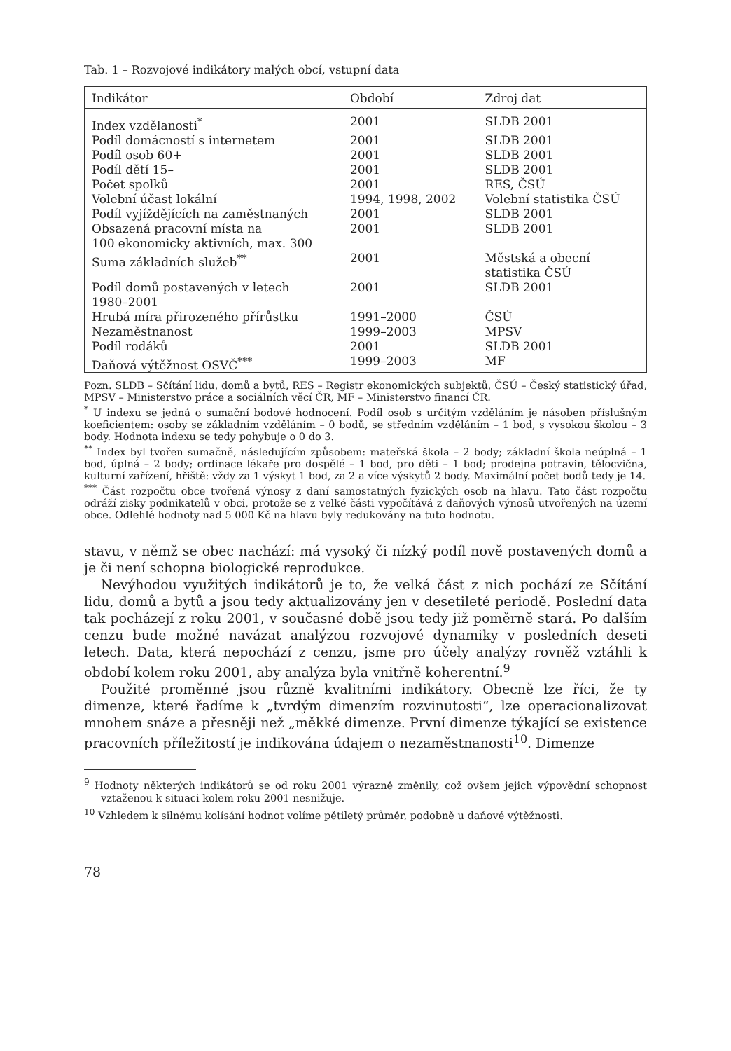Tab. 1 – Rozvojové indikátory malých obcí, vstupní data
| Indikátor | Období | Zdroj dat |
| --- | --- | --- |
| Index vzdělanosti<sup>*</sup> | 2001 | SLDB 2001 |
| Podíl domácností s internetem | 2001 | SLDB 2001 |
| Podíl osob 60+ | 2001 | SLDB 2001 |
| Podíl dětí 15– | 2001 | SLDB 2001 |
| Počet spolků | 2001 | RES, ČSÚ |
| Volební účast lokální | 1994, 1998, 2002 | Volební statistika ČSÚ |
| Podíl vyjíždějících na zaměstnaných | 2001 | SLDB 2001 |
| Obsazená pracovní místa na 100 ekonomicky aktivních, max. 300 | 2001 | SLDB 2001 |
| Suma základních služeb<sup>**</sup> | 2001 | Městská a obecní statistika ČSÚ |
| Podíl domů postavených v letech 1980–2001 | 2001 | SLDB 2001 |
| Hrubá míra přirozeného přírůstku | 1991–2000 | ČSÚ |
| Nezaměstnanost | 1999–2003 | MPSV |
| Podíl rodáků | 2001 | SLDB 2001 |
| Daňová výtěžnost OSVČ<sup>***</sup> | 1999–2003 | MF |
Pozn. SLDB – Sčítání lidu, domů a bytů, RES – Registr ekonomických subjektů, ČSÚ – Český statistický úřad, MPSV – Ministerstvo práce a sociálních věcí ČR, MF – Ministerstvo financí ČR.
<sup>*</sup> U indexu se jedná o sumační bodové hodnocení. Podíl osob s určitým vzděláním je násoben příslušným koeficientem: osoby se základním vzděláním – 0 bodů, se středním vzděláním – 1 bod, s vysokou školou – 3 body. Hodnota indexu se tedy pohybuje o 0 do 3.
<sup>**</sup> Index byl tvořen sumačně, následujícím způsobem: mateřská škola – 2 body; základní škola neúplná – 1 bod, úplná – 2 body; ordinace lékaře pro dospělé – 1 bod, pro děti – 1 bod; prodejna potravin, tělocvična, kulturní zařízení, hřiště: vždy za 1 výskyt 1 bod, za 2 a více výskytů 2 body. Maximální počet bodů tedy je 14.
<sup>***</sup> Část rozpočtu obce tvořená výnosy z daní samostatných fyzických osob na hlavu. Tato část rozpočtu odráží zisky podnikatelů v obci, protože se z velké části vypočítává z daňových výnosů utvořených na území obce. Odlehlé hodnoty nad 5 000 Kč na hlavu byly redukovány na tuto hodnotu.
stavu, v němž se obec nachází: má vysoký či nízký podíl nově postavených domů a je či není schopna biologické reprodukce.
Nevýhodou využitých indikátorů je to, že velká část z nich pochází ze Sčítání lidu, domů a bytů a jsou tedy aktualizovány jen v desetileté periodě. Poslední data tak pocházejí z roku 2001, v současné době jsou tedy již poměrně stará. Po dalším cenzu bude možné navázat analýzou rozvojové dynamiky v posledních deseti letech. Data, která nepochází z cenzu, jsme pro účely analýzy rovněž vztáhli k období kolem roku 2001, aby analýza byla vnitřně koherentní.<sup>9</sup>
Použité proměnné jsou různě kvalitními indikátory. Obecně lze říci, že ty dimenze, které řadíme k „tvrdým dimenzím rozvinutosti“, lze operacionalizovat mnohem snáze a přesněji než „měkké dimenze. První dimenze týkající se existence pracovních příležitostí je indikována údajem o nezaměstnanosti<sup>10</sup>. Dimenze
<sup>9</sup> Hodnoty některých indikátorů se od roku 2001 výrazně změnily, což ovšem jejich výpovědní schopnost vztaženou k situaci kolem roku 2001 nesnižuje.
<sup>10</sup> Vzhledem k silnému kolísání hodnot volíme pětiletý průměr, podobně u daňové výtěžnosti.
78